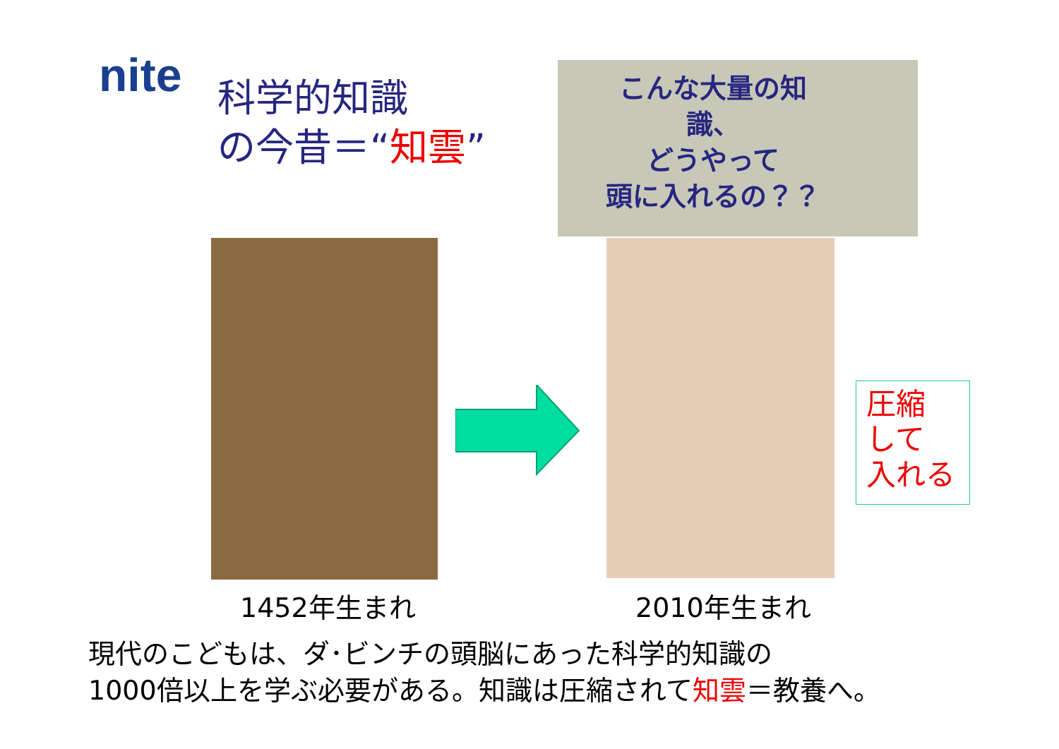nite
科学的知識
の今昔＝“知雲”
こんな大量の知
識、
どうやって
頭に入れるの？？
1452年生まれ 2010年生まれ
圧縮
して
入れる
現代のこどもは、ダ･ビンチの頭脳にあった科学的知識の
1000倍以上を学ぶ必要がある。知識は圧縮されて知雲＝教養へ。